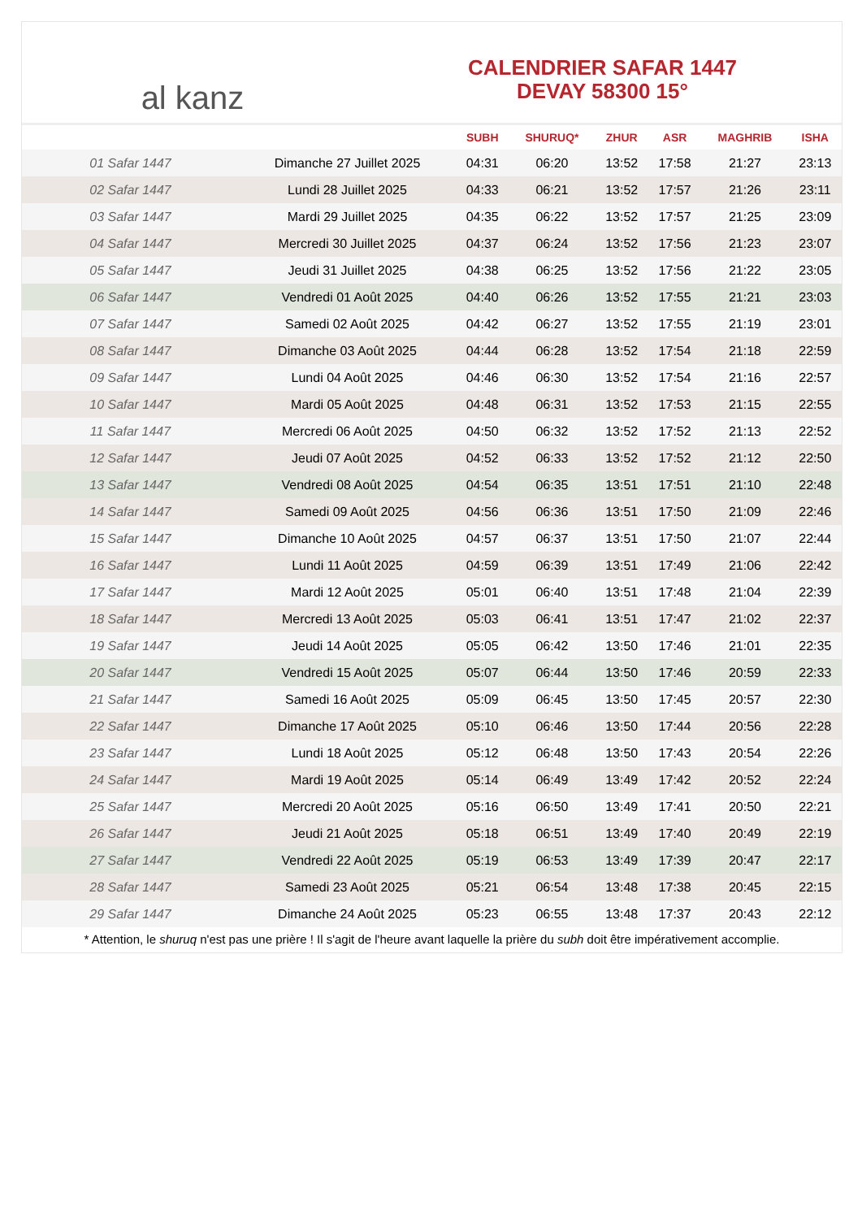al kanz
CALENDRIER SAFAR 1447
DEVAY 58300 15°
| | | SUBH | SHURUQ* | ZHUR | ASR | MAGHRIB | ISHA |
| --- | --- | --- | --- | --- | --- | --- | --- |
| 01 Safar 1447 | Dimanche 27 Juillet 2025 | 04:31 | 06:20 | 13:52 | 17:58 | 21:27 | 23:13 |
| 02 Safar 1447 | Lundi 28 Juillet 2025 | 04:33 | 06:21 | 13:52 | 17:57 | 21:26 | 23:11 |
| 03 Safar 1447 | Mardi 29 Juillet 2025 | 04:35 | 06:22 | 13:52 | 17:57 | 21:25 | 23:09 |
| 04 Safar 1447 | Mercredi 30 Juillet 2025 | 04:37 | 06:24 | 13:52 | 17:56 | 21:23 | 23:07 |
| 05 Safar 1447 | Jeudi 31 Juillet 2025 | 04:38 | 06:25 | 13:52 | 17:56 | 21:22 | 23:05 |
| 06 Safar 1447 | Vendredi 01 Août 2025 | 04:40 | 06:26 | 13:52 | 17:55 | 21:21 | 23:03 |
| 07 Safar 1447 | Samedi 02 Août 2025 | 04:42 | 06:27 | 13:52 | 17:55 | 21:19 | 23:01 |
| 08 Safar 1447 | Dimanche 03 Août 2025 | 04:44 | 06:28 | 13:52 | 17:54 | 21:18 | 22:59 |
| 09 Safar 1447 | Lundi 04 Août 2025 | 04:46 | 06:30 | 13:52 | 17:54 | 21:16 | 22:57 |
| 10 Safar 1447 | Mardi 05 Août 2025 | 04:48 | 06:31 | 13:52 | 17:53 | 21:15 | 22:55 |
| 11 Safar 1447 | Mercredi 06 Août 2025 | 04:50 | 06:32 | 13:52 | 17:52 | 21:13 | 22:52 |
| 12 Safar 1447 | Jeudi 07 Août 2025 | 04:52 | 06:33 | 13:52 | 17:52 | 21:12 | 22:50 |
| 13 Safar 1447 | Vendredi 08 Août 2025 | 04:54 | 06:35 | 13:51 | 17:51 | 21:10 | 22:48 |
| 14 Safar 1447 | Samedi 09 Août 2025 | 04:56 | 06:36 | 13:51 | 17:50 | 21:09 | 22:46 |
| 15 Safar 1447 | Dimanche 10 Août 2025 | 04:57 | 06:37 | 13:51 | 17:50 | 21:07 | 22:44 |
| 16 Safar 1447 | Lundi 11 Août 2025 | 04:59 | 06:39 | 13:51 | 17:49 | 21:06 | 22:42 |
| 17 Safar 1447 | Mardi 12 Août 2025 | 05:01 | 06:40 | 13:51 | 17:48 | 21:04 | 22:39 |
| 18 Safar 1447 | Mercredi 13 Août 2025 | 05:03 | 06:41 | 13:51 | 17:47 | 21:02 | 22:37 |
| 19 Safar 1447 | Jeudi 14 Août 2025 | 05:05 | 06:42 | 13:50 | 17:46 | 21:01 | 22:35 |
| 20 Safar 1447 | Vendredi 15 Août 2025 | 05:07 | 06:44 | 13:50 | 17:46 | 20:59 | 22:33 |
| 21 Safar 1447 | Samedi 16 Août 2025 | 05:09 | 06:45 | 13:50 | 17:45 | 20:57 | 22:30 |
| 22 Safar 1447 | Dimanche 17 Août 2025 | 05:10 | 06:46 | 13:50 | 17:44 | 20:56 | 22:28 |
| 23 Safar 1447 | Lundi 18 Août 2025 | 05:12 | 06:48 | 13:50 | 17:43 | 20:54 | 22:26 |
| 24 Safar 1447 | Mardi 19 Août 2025 | 05:14 | 06:49 | 13:49 | 17:42 | 20:52 | 22:24 |
| 25 Safar 1447 | Mercredi 20 Août 2025 | 05:16 | 06:50 | 13:49 | 17:41 | 20:50 | 22:21 |
| 26 Safar 1447 | Jeudi 21 Août 2025 | 05:18 | 06:51 | 13:49 | 17:40 | 20:49 | 22:19 |
| 27 Safar 1447 | Vendredi 22 Août 2025 | 05:19 | 06:53 | 13:49 | 17:39 | 20:47 | 22:17 |
| 28 Safar 1447 | Samedi 23 Août 2025 | 05:21 | 06:54 | 13:48 | 17:38 | 20:45 | 22:15 |
| 29 Safar 1447 | Dimanche 24 Août 2025 | 05:23 | 06:55 | 13:48 | 17:37 | 20:43 | 22:12 |
* Attention, le shuruq n'est pas une prière ! Il s'agit de l'heure avant laquelle la prière du subh doit être impérativement accomplie.